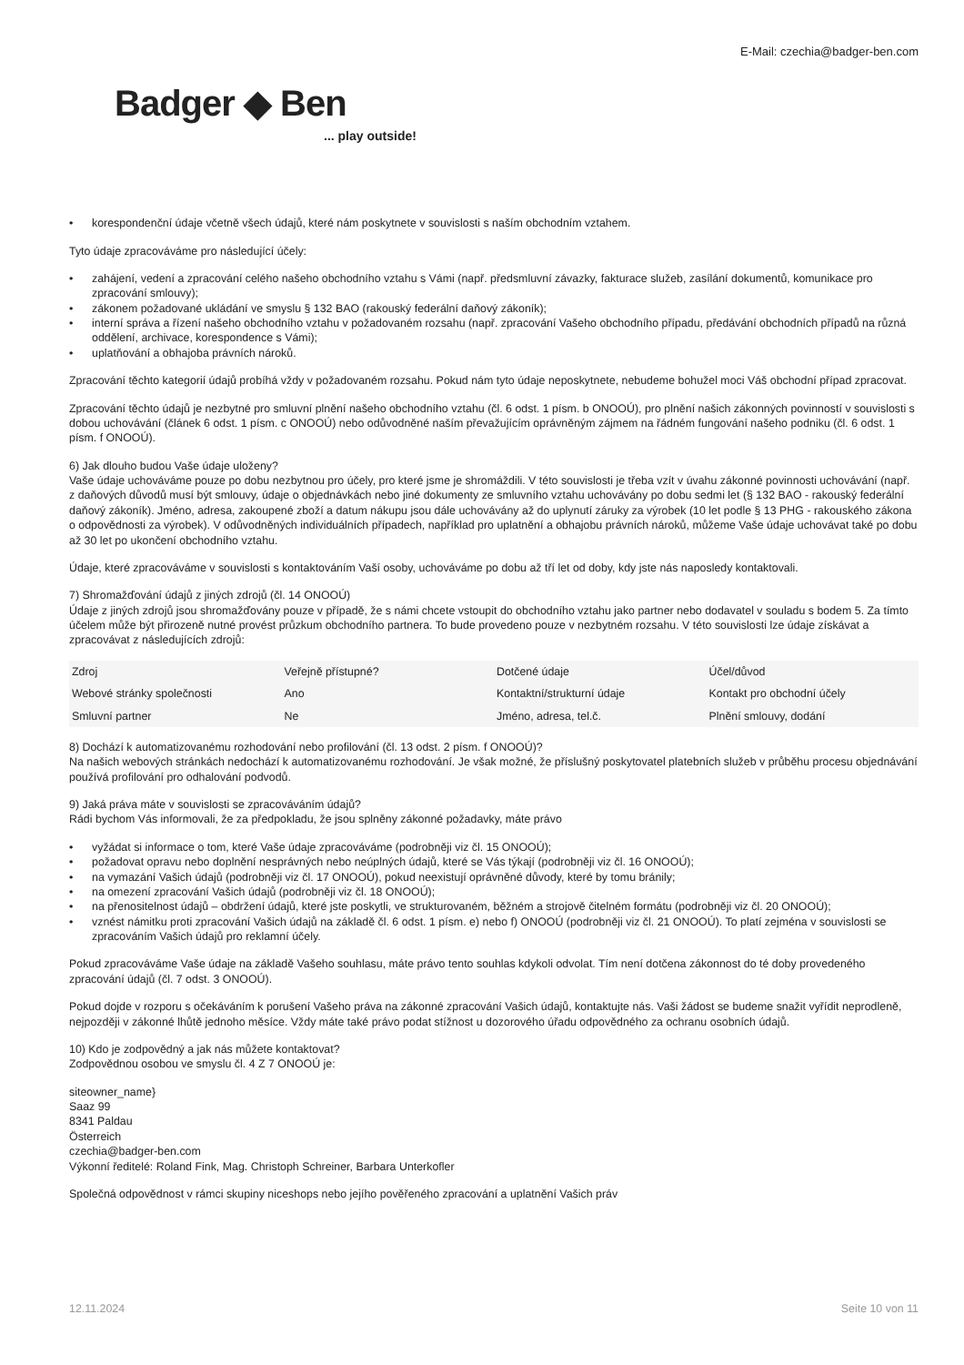E-Mail: czechia@badger-ben.com
Badger ◆ Ben
... play outside!
• korespondenční údaje včetně všech údajů, které nám poskytnete v souvislosti s naším obchodním vztahem.
Tyto údaje zpracováváme pro následující účely:
• zahájení, vedení a zpracování celého našeho obchodního vztahu s Vámi (např. předsmluvní závazky, fakturace služeb, zasílání dokumentů, komunikace pro zpracování smlouvy);
• zákonem požadované ukládání ve smyslu § 132 BAO (rakouský federální daňový zákoník);
• interní správa a řízení našeho obchodního vztahu v požadovaném rozsahu (např. zpracování Vašeho obchodního případu, předávání obchodních případů na různá oddělení, archivace, korespondence s Vámi);
• uplatňování a obhajoba právních nároků.
Zpracování těchto kategorií údajů probíhá vždy v požadovaném rozsahu. Pokud nám tyto údaje neposkytnete, nebudeme bohužel moci Váš obchodní případ zpracovat.
Zpracování těchto údajů je nezbytné pro smluvní plnění našeho obchodního vztahu (čl. 6 odst. 1 písm. b ONOOÚ), pro plnění našich zákonných povinností v souvislosti s dobou uchovávání (článek 6 odst. 1 písm. c ONOOÚ) nebo odůvodněné naším převažujícím oprávněným zájmem na řádném fungování našeho podniku (čl. 6 odst. 1 písm. f ONOOÚ).
6) Jak dlouho budou Vaše údaje uloženy?
Vaše údaje uchováváme pouze po dobu nezbytnou pro účely, pro které jsme je shromáždili. V této souvislosti je třeba vzít v úvahu zákonné povinnosti uchovávání (např. z daňových důvodů musí být smlouvy, údaje o objednávkách nebo jiné dokumenty ze smluvního vztahu uchovávány po dobu sedmi let (§ 132 BAO - rakouský federální daňový zákoník). Jméno, adresa, zakoupené zboží a datum nákupu jsou dále uchovávány až do uplynutí záruky za výrobek (10 let podle § 13 PHG - rakouského zákona o odpovědnosti za výrobek). V odůvodněných individuálních případech, například pro uplatnění a obhajobu právních nároků, můžeme Vaše údaje uchovávat také po dobu až 30 let po ukončení obchodního vztahu.
Údaje, které zpracováváme v souvislosti s kontaktováním Vaší osoby, uchováváme po dobu až tří let od doby, kdy jste nás naposledy kontaktovali.
7) Shromažďování údajů z jiných zdrojů (čl. 14 ONOOÚ)
Údaje z jiných zdrojů jsou shromažďovány pouze v případě, že s námi chcete vstoupit do obchodního vztahu jako partner nebo dodavatel v souladu s bodem 5. Za tímto účelem může být přirozeně nutné provést průzkum obchodního partnera. To bude provedeno pouze v nezbytném rozsahu. V této souvislosti lze údaje získávat a zpracovávat z následujících zdrojů:
| Zdroj | Veřejně přístupné? | Dotčené údaje | Účel/důvod |
| --- | --- | --- | --- |
| Webové stránky společnosti | Ano | Kontaktní/strukturní údaje | Kontakt pro obchodní účely |
| Smluvní partner | Ne | Jméno, adresa, tel.č. | Plnění smlouvy, dodání |
8) Dochází k automatizovanému rozhodování nebo profilování (čl. 13 odst. 2 písm. f ONOOÚ)?
Na našich webových stránkách nedochází k automatizovanému rozhodování. Je však možné, že příslušný poskytovatel platebních služeb v průběhu procesu objednávání používá profilování pro odhalování podvodů.
9) Jaká práva máte v souvislosti se zpracováváním údajů?
Rádi bychom Vás informovali, že za předpokladu, že jsou splněny zákonné požadavky, máte právo
• vyžádat si informace o tom, které Vaše údaje zpracováváme (podrobněji viz čl. 15 ONOOÚ);
• požadovat opravu nebo doplnění nesprávných nebo neúplných údajů, které se Vás týkají (podrobněji viz čl. 16 ONOOÚ);
• na vymazání Vašich údajů (podrobněji viz čl. 17 ONOOÚ), pokud neexistují oprávněné důvody, které by tomu bránily;
• na omezení zpracování Vašich údajů (podrobněji viz čl. 18 ONOOÚ);
• na přenositelnost údajů – obdržení údajů, které jste poskytli, ve strukturovaném, běžném a strojově čitelném formátu (podrobněji viz čl. 20 ONOOÚ);
• vznést námitku proti zpracování Vašich údajů na základě čl. 6 odst. 1 písm. e) nebo f) ONOOÚ (podrobněji viz čl. 21 ONOOÚ). To platí zejména v souvislosti se zpracováním Vašich údajů pro reklamní účely.
Pokud zpracováváme Vaše údaje na základě Vašeho souhlasu, máte právo tento souhlas kdykoli odvolat. Tím není dotčena zákonnost do té doby provedeného zpracování údajů (čl. 7 odst. 3 ONOOÚ).
Pokud dojde v rozporu s očekáváním k porušení Vašeho práva na zákonné zpracování Vašich údajů, kontaktujte nás. Vaši žádost se budeme snažit vyřídit neprodleně, nejpozději v zákonné lhůtě jednoho měsíce. Vždy máte také právo podat stížnost u dozorového úřadu odpovědného za ochranu osobních údajů.
10) Kdo je zodpovědný a jak nás můžete kontaktovat?
Zodpovědnou osobou ve smyslu čl. 4 Z 7 ONOOÚ je:
siteowner_name}
Saaz 99
8341 Paldau
Österreich
czechia@badger-ben.com
Výkonní ředitelé: Roland Fink, Mag. Christoph Schreiner, Barbara Unterkofler
Společná odpovědnost v rámci skupiny niceshops nebo jejího pověřeného zpracování a uplatnění Vašich práv
12.11.2024 Seite 10 von 11